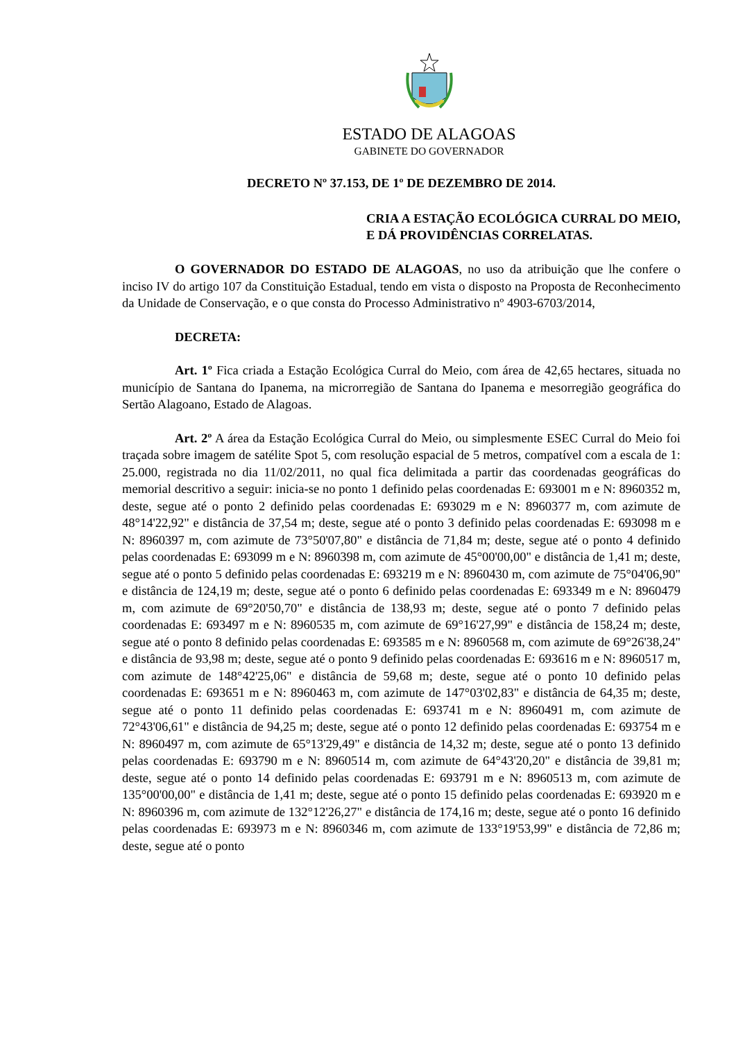ESTADO DE ALAGOAS
GABINETE DO GOVERNADOR
DECRETO Nº 37.153, DE 1º DE DEZEMBRO DE 2014.
CRIA A ESTAÇÃO ECOLÓGICA CURRAL DO MEIO, E DÁ PROVIDÊNCIAS CORRELATAS.
O GOVERNADOR DO ESTADO DE ALAGOAS, no uso da atribuição que lhe confere o inciso IV do artigo 107 da Constituição Estadual, tendo em vista o disposto na Proposta de Reconhecimento da Unidade de Conservação, e o que consta do Processo Administrativo nº 4903-6703/2014,
DECRETA:
Art. 1º Fica criada a Estação Ecológica Curral do Meio, com área de 42,65 hectares, situada no município de Santana do Ipanema, na microrregião de Santana do Ipanema e mesorregião geográfica do Sertão Alagoano, Estado de Alagoas.
Art. 2º A área da Estação Ecológica Curral do Meio, ou simplesmente ESEC Curral do Meio foi traçada sobre imagem de satélite Spot 5, com resolução espacial de 5 metros, compatível com a escala de 1: 25.000, registrada no dia 11/02/2011, no qual fica delimitada a partir das coordenadas geográficas do memorial descritivo a seguir: inicia-se no ponto 1 definido pelas coordenadas E: 693001 m e N: 8960352 m, deste, segue até o ponto 2 definido pelas coordenadas E: 693029 m e N: 8960377 m, com azimute de 48°14'22,92" e distância de 37,54 m; deste, segue até o ponto 3 definido pelas coordenadas E: 693098 m e N: 8960397 m, com azimute de 73°50'07,80" e distância de 71,84 m; deste, segue até o ponto 4 definido pelas coordenadas E: 693099 m e N: 8960398 m, com azimute de 45°00'00,00" e distância de 1,41 m; deste, segue até o ponto 5 definido pelas coordenadas E: 693219 m e N: 8960430 m, com azimute de 75°04'06,90" e distância de 124,19 m; deste, segue até o ponto 6 definido pelas coordenadas E: 693349 m e N: 8960479 m, com azimute de 69°20'50,70" e distância de 138,93 m; deste, segue até o ponto 7 definido pelas coordenadas E: 693497 m e N: 8960535 m, com azimute de 69°16'27,99" e distância de 158,24 m; deste, segue até o ponto 8 definido pelas coordenadas E: 693585 m e N: 8960568 m, com azimute de 69°26'38,24" e distância de 93,98 m; deste, segue até o ponto 9 definido pelas coordenadas E: 693616 m e N: 8960517 m, com azimute de 148°42'25,06" e distância de 59,68 m; deste, segue até o ponto 10 definido pelas coordenadas E: 693651 m e N: 8960463 m, com azimute de 147°03'02,83" e distância de 64,35 m; deste, segue até o ponto 11 definido pelas coordenadas E: 693741 m e N: 8960491 m, com azimute de 72°43'06,61" e distância de 94,25 m; deste, segue até o ponto 12 definido pelas coordenadas E: 693754 m e N: 8960497 m, com azimute de 65°13'29,49" e distância de 14,32 m; deste, segue até o ponto 13 definido pelas coordenadas E: 693790 m e N: 8960514 m, com azimute de 64°43'20,20" e distância de 39,81 m; deste, segue até o ponto 14 definido pelas coordenadas E: 693791 m e N: 8960513 m, com azimute de 135°00'00,00" e distância de 1,41 m; deste, segue até o ponto 15 definido pelas coordenadas E: 693920 m e N: 8960396 m, com azimute de 132°12'26,27" e distância de 174,16 m; deste, segue até o ponto 16 definido pelas coordenadas E: 693973 m e N: 8960346 m, com azimute de 133°19'53,99" e distância de 72,86 m; deste, segue até o ponto